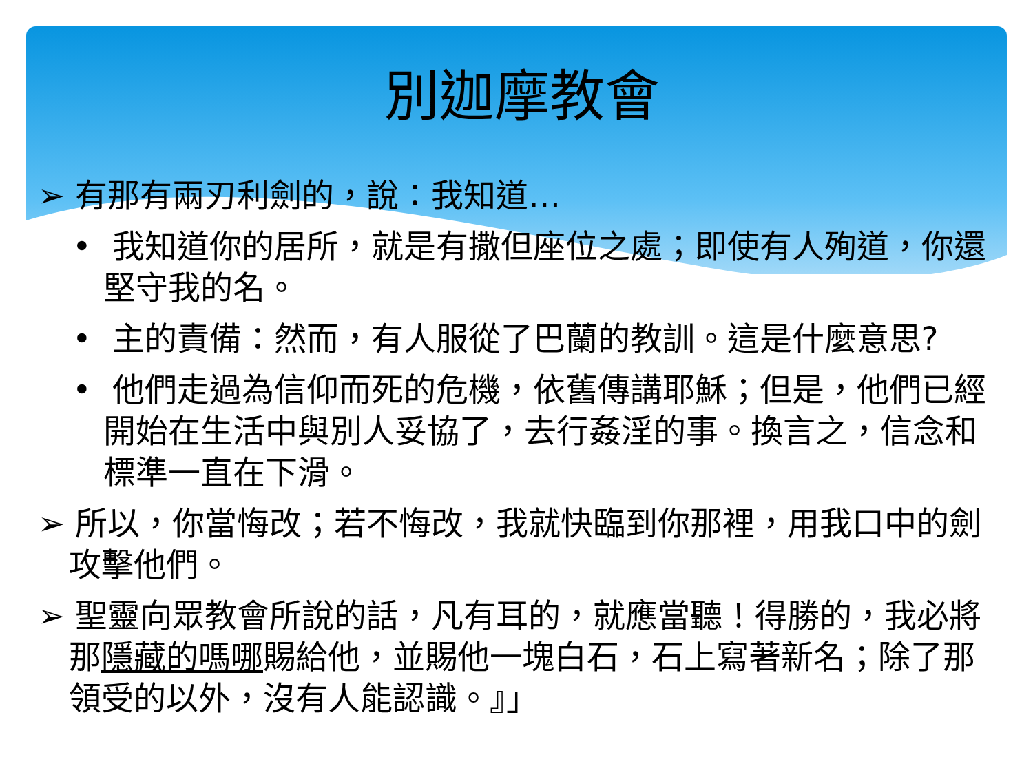別迦摩教會
➢ 有那有兩刃利劍的，說：我知道…
• 我知道你的居所，就是有撒但座位之處；即使有人殉道，你還堅守我的名。
• 主的責備：然而，有人服從了巴蘭的教訓。這是什麼意思?
• 他們走過為信仰而死的危機，依舊傳講耶穌；但是，他們已經開始在生活中與別人妥協了，去行姦淫的事。換言之，信念和標準一直在下滑。
➢ 所以，你當悔改；若不悔改，我就快臨到你那裡，用我口中的劍攻擊他們。
➢ 聖靈向眾教會所說的話，凡有耳的，就應當聽！得勝的，我必將那隱藏的嗎哪賜給他，並賜他一塊白石，石上寫著新名；除了那領受的以外，沒有人能認識。』」